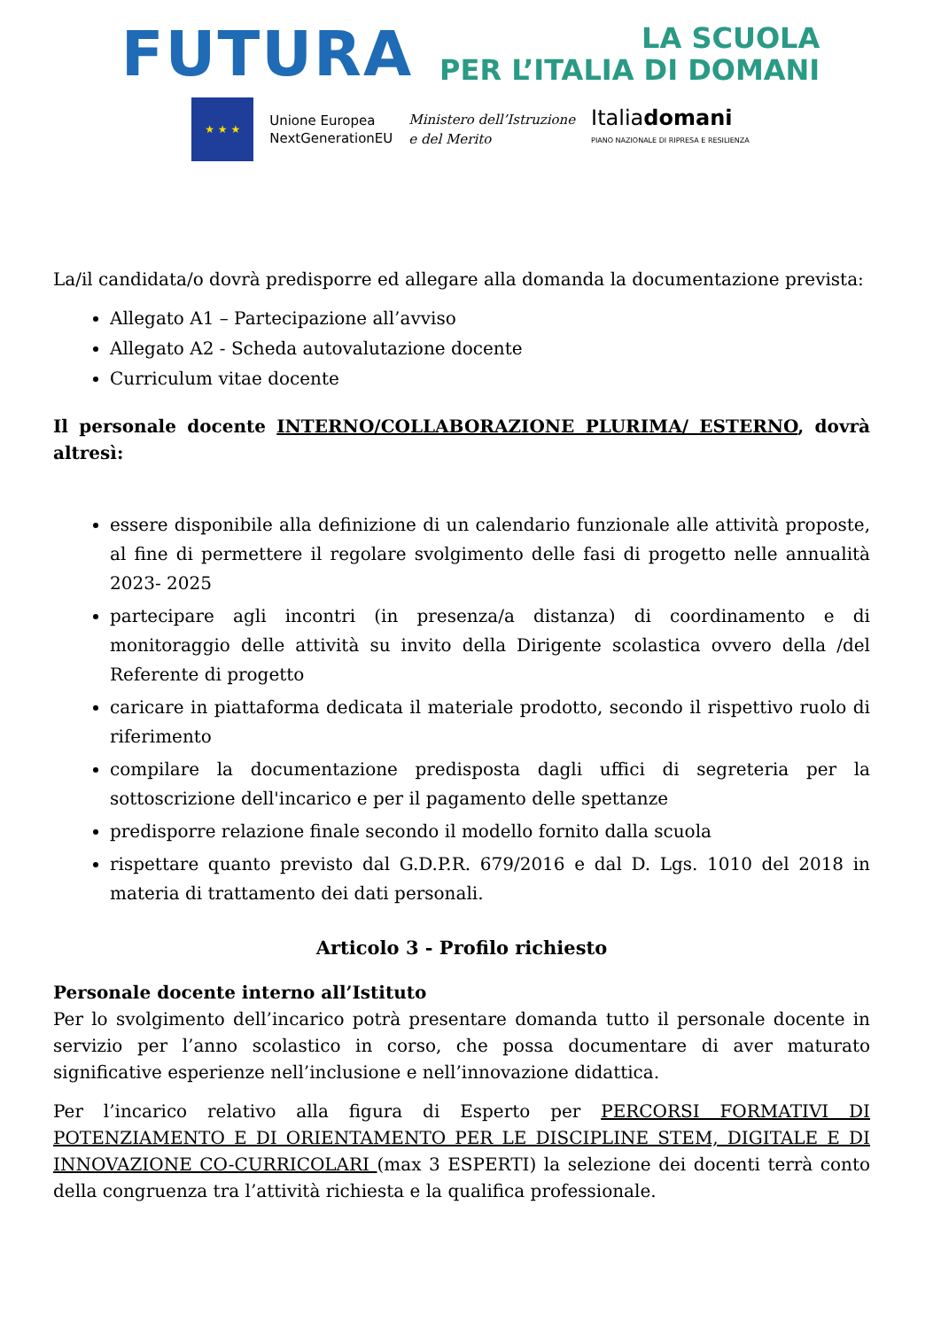FUTURA
LA SCUOLA
PER L’ITALIA DI DOMANI
★ ★ ★
Unione Europea
NextGenerationEU
Ministero dell’Istruzione
e del Merito
Italiadomani
PIANO NAZIONALE DI RIPRESA E RESILIENZA
La/il candidata/o dovrà predisporre ed allegare alla domanda la documentazione prevista:
Allegato A1 – Partecipazione all’avviso
Allegato A2 - Scheda autovalutazione docente
Curriculum vitae docente
Il personale docente INTERNO/COLLABORAZIONE PLURIMA/ ESTERNO, dovrà altresì:
essere disponibile alla definizione di un calendario funzionale alle attività proposte, al fine di permettere il regolare svolgimento delle fasi di progetto nelle annualità 2023- 2025
partecipare agli incontri (in presenza/a distanza) di coordinamento e di monitoraggio delle attività su invito della Dirigente scolastica ovvero della /del Referente di progetto
caricare in piattaforma dedicata il materiale prodotto, secondo il rispettivo ruolo di riferimento
compilare la documentazione predisposta dagli uffici di segreteria per la sottoscrizione dell'incarico e per il pagamento delle spettanze
predisporre relazione finale secondo il modello fornito dalla scuola
rispettare quanto previsto dal G.D.P.R. 679/2016 e dal D. Lgs. 1010 del 2018 in materia di trattamento dei dati personali.
Articolo 3 - Profilo richiesto
Personale docente interno all’Istituto
Per lo svolgimento dell’incarico potrà presentare domanda tutto il personale docente in servizio per l’anno scolastico in corso, che possa documentare di aver maturato significative esperienze nell’inclusione e nell’innovazione didattica.
Per l’incarico relativo alla figura di Esperto per PERCORSI FORMATIVI DI POTENZIAMENTO E DI ORIENTAMENTO PER LE DISCIPLINE STEM, DIGITALE E DI INNOVAZIONE CO-CURRICOLARI (max 3 ESPERTI) la selezione dei docenti terrà conto della congruenza tra l’attività richiesta e la qualifica professionale.